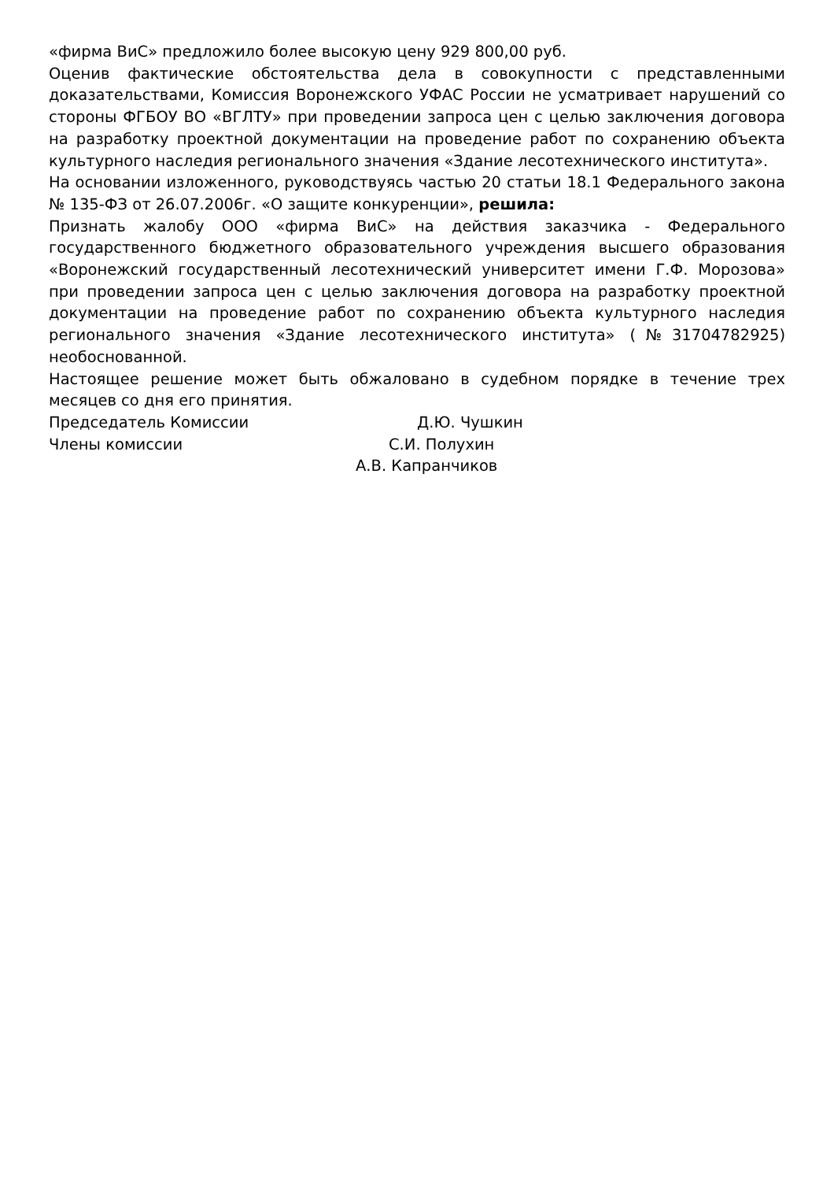«фирма ВиС» предложило более высокую цену 929 800,00 руб.
Оценив фактические обстоятельства дела в совокупности с представленными доказательствами, Комиссия Воронежского УФАС России не усматривает нарушений со стороны ФГБОУ ВО «ВГЛТУ» при проведении запроса цен с целью заключения договора на разработку проектной документации на проведение работ по сохранению объекта культурного наследия регионального значения «Здание лесотехнического института».
На основании изложенного, руководствуясь частью 20 статьи 18.1 Федерального закона № 135-ФЗ от 26.07.2006г. «О защите конкуренции», решила:
Признать жалобу ООО «фирма ВиС» на действия заказчика - Федерального государственного бюджетного образовательного учреждения высшего образования «Воронежский государственный лесотехнический университет имени Г.Ф. Морозова» при проведении запроса цен с целью заключения договора на разработку проектной документации на проведение работ по сохранению объекта культурного наследия регионального значения «Здание лесотехнического института» (№31704782925) необоснованной.
Настоящее решение может быть обжаловано в судебном порядке в течение трех месяцев со дня его принятия.
Председатель Комиссии Д.Ю. Чушкин
Члены комиссии С.И. Полухин
А.В. Капранчиков